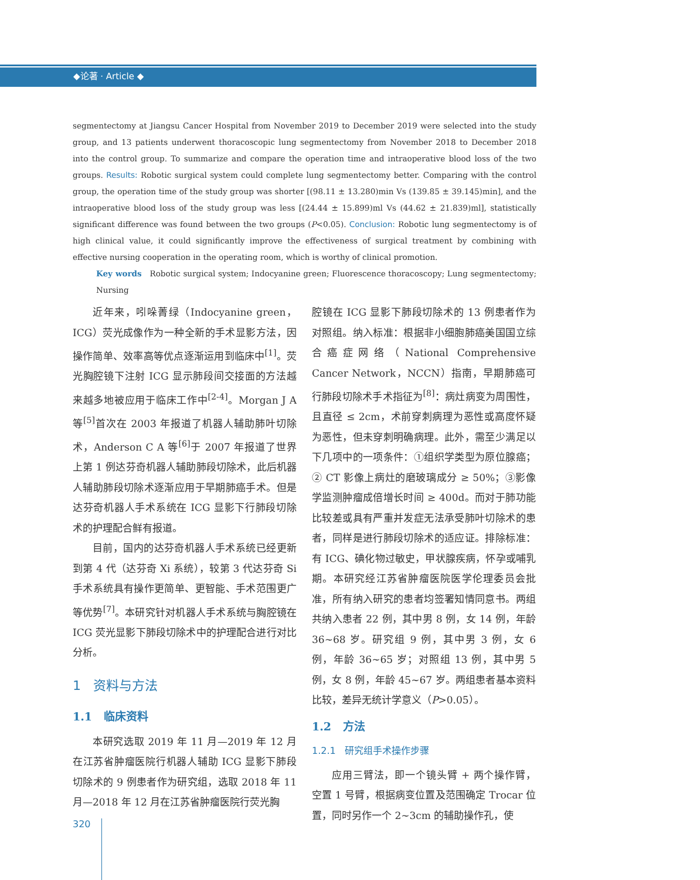◆论著 · Article ◆
segmentectomy at Jiangsu Cancer Hospital from November 2019 to December 2019 were selected into the study group, and 13 patients underwent thoracoscopic lung segmentectomy from November 2018 to December 2018 into the control group. To summarize and compare the operation time and intraoperative blood loss of the two groups. Results: Robotic surgical system could complete lung segmentectomy better. Comparing with the control group, the operation time of the study group was shorter [(98.11 ± 13.280)min Vs (139.85 ± 39.145)min], and the intraoperative blood loss of the study group was less [(24.44 ± 15.899)ml Vs (44.62 ± 21.839)ml], statistically significant difference was found between the two groups (P<0.05). Conclusion: Robotic lung segmentectomy is of high clinical value, it could significantly improve the effectiveness of surgical treatment by combining with effective nursing cooperation in the operating room, which is worthy of clinical promotion.
Key words Robotic surgical system; Indocyanine green; Fluorescence thoracoscopy; Lung segmentectomy; Nursing
近年来，吲哚菁绿（Indocyanine green，ICG）荧光成像作为一种全新的手术显影方法，因操作简单、效率高等优点逐渐运用到临床中<sup>[1]</sup>。荧光胸腔镜下注射 ICG 显示肺段间交接面的方法越来越多地被应用于临床工作中<sup>[2-4]</sup>。Morgan J A 等<sup>[5]</sup>首次在 2003 年报道了机器人辅助肺叶切除术，Anderson C A 等<sup>[6]</sup>于 2007 年报道了世界上第 1 例达芬奇机器人辅助肺段切除术，此后机器人辅助肺段切除术逐渐应用于早期肺癌手术。但是达芬奇机器人手术系统在 ICG 显影下行肺段切除术的护理配合鲜有报道。
目前，国内的达芬奇机器人手术系统已经更新到第 4 代（达芬奇 Xi 系统），较第 3 代达芬奇 Si 手术系统具有操作更简单、更智能、手术范围更广等优势<sup>[7]</sup>。本研究针对机器人手术系统与胸腔镜在 ICG 荧光显影下肺段切除术中的护理配合进行对比分析。
1 资料与方法
1.1 临床资料
本研究选取 2019 年 11 月—2019 年 12 月在江苏省肿瘤医院行机器人辅助 ICG 显影下肺段切除术的 9 例患者作为研究组，选取 2018 年 11 月—2018 年 12 月在江苏省肿瘤医院行荧光胸
腔镜在 ICG 显影下肺段切除术的 13 例患者作为对照组。纳入标准：根据非小细胞肺癌美国国立综合癌症网络（National Comprehensive Cancer Network，NCCN）指南，早期肺癌可行肺段切除术手术指征为<sup>[8]</sup>：病灶病变为周围性，且直径 ≤ 2cm，术前穿刺病理为恶性或高度怀疑为恶性，但未穿刺明确病理。此外，需至少满足以下几项中的一项条件：①组织学类型为原位腺癌；② CT 影像上病灶的磨玻璃成分 ≥ 50%；③影像学监测肿瘤成倍增长时间 ≥ 400d。而对于肺功能比较差或具有严重并发症无法承受肺叶切除术的患者，同样是进行肺段切除术的适应证。排除标准：有 ICG、碘化物过敏史，甲状腺疾病，怀孕或哺乳期。本研究经江苏省肿瘤医院医学伦理委员会批准，所有纳入研究的患者均签署知情同意书。两组共纳入患者 22 例，其中男 8 例，女 14 例，年龄 36~68 岁。研究组 9 例，其中男 3 例，女 6 例，年龄 36~65 岁；对照组 13 例，其中男 5 例，女 8 例，年龄 45~67 岁。两组患者基本资料比较，差异无统计学意义（P>0.05）。
1.2 方法
1.2.1 研究组手术操作步骤
应用三臂法，即一个镜头臂 + 两个操作臂，空置 1 号臂，根据病变位置及范围确定 Trocar 位置，同时另作一个 2~3cm 的辅助操作孔，使
320